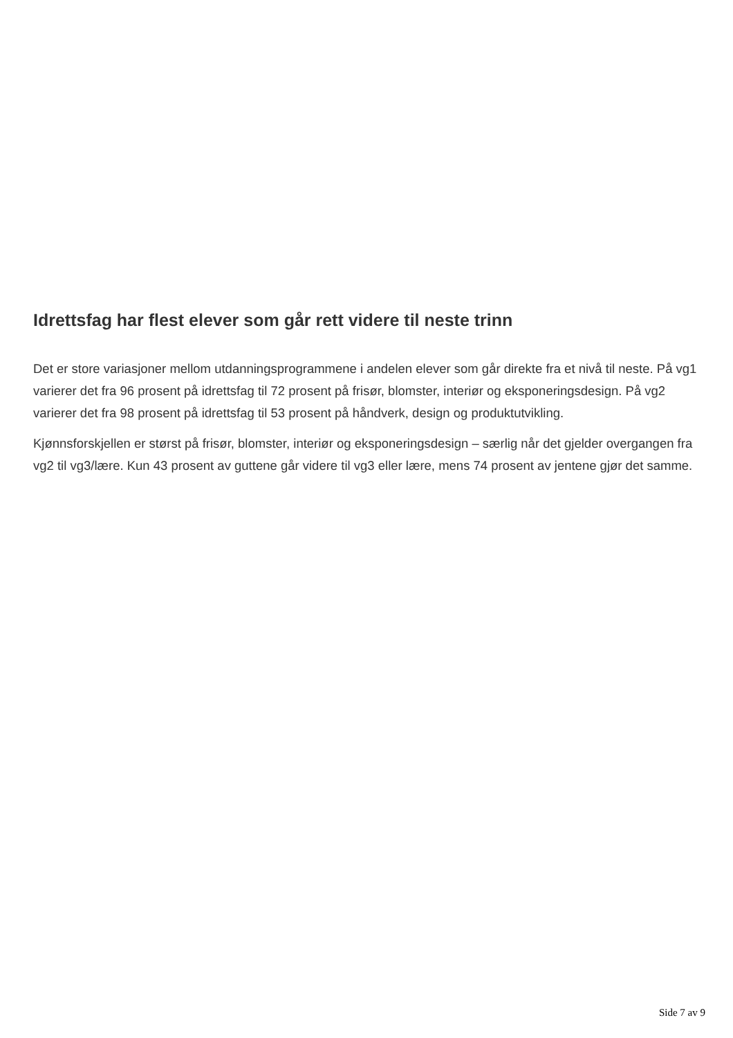Idrettsfag har flest elever som går rett videre til neste trinn
Det er store variasjoner mellom utdanningsprogrammene i andelen elever som går direkte fra et nivå til neste. På vg1 varierer det fra 96 prosent på idrettsfag til 72 prosent på frisør, blomster, interiør og eksponeringsdesign. På vg2 varierer det fra 98 prosent på idrettsfag til 53 prosent på håndverk, design og produktutvikling.
Kjønnsforskjellen er størst på frisør, blomster, interiør og eksponeringsdesign – særlig når det gjelder overgangen fra vg2 til vg3/lære. Kun 43 prosent av guttene går videre til vg3 eller lære, mens 74 prosent av jentene gjør det samme.
Side 7 av 9